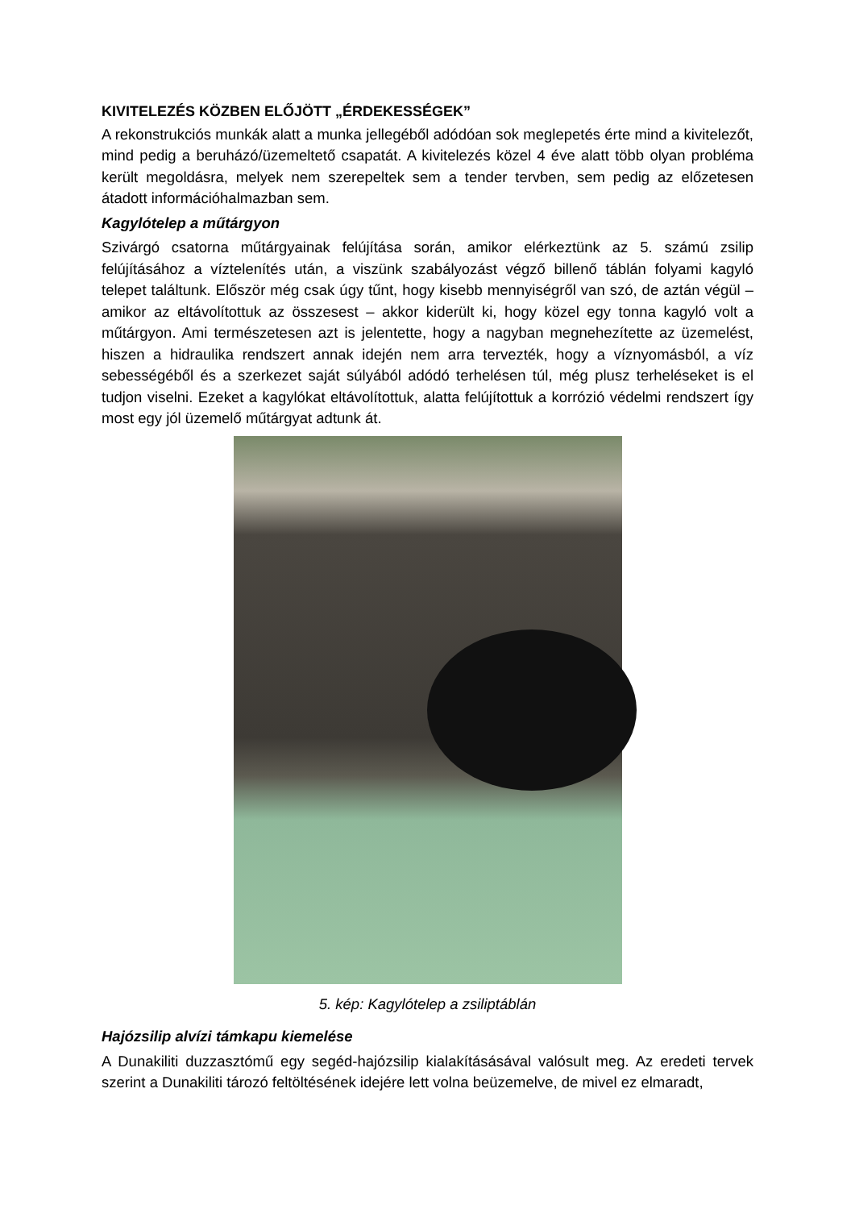KIVITELEZÉS KÖZBEN ELŐJÖTT „ÉRDEKESSÉGEK”
A rekonstrukciós munkák alatt a munka jellegéből adódóan sok meglepetés érte mind a kivitelezőt, mind pedig a beruházó/üzemeltető csapatát. A kivitelezés közel 4 éve alatt több olyan probléma került megoldásra, melyek nem szerepeltek sem a tender tervben, sem pedig az előzetesen átadott információhalmazban sem.
Kagylótelep a műtárgyon
Szivárgó csatorna műtárgyainak felújítása során, amikor elérkeztünk az 5. számú zsilip felújításához a víztelenítés után, a viszünk szabályozást végző billenő táblán folyami kagyló telepet találtunk. Először még csak úgy tűnt, hogy kisebb mennyiségről van szó, de aztán végül – amikor az eltávolítottuk az összesest – akkor kiderült ki, hogy közel egy tonna kagyló volt a műtárgyon. Ami természetesen azt is jelentette, hogy a nagyban megnehezítette az üzemelést, hiszen a hidraulika rendszert annak idején nem arra tervezték, hogy a víznyomásból, a víz sebességéből és a szerkezet saját súlyából adódó terhelésen túl, még plusz terheléseket is el tudjon viselni. Ezeket a kagylókat eltávolítottuk, alatta felújítottuk a korrózió védelmi rendszert így most egy jól üzemelő műtárgyat adtunk át.
5. kép: Kagylótelep a zsiliptáblán
Hajózsilip alvízi támkapu kiemelése
A Dunakiliti duzzasztómű egy segéd-hajózsilip kialakításásával valósult meg. Az eredeti tervek szerint a Dunakiliti tározó feltöltésének idejére lett volna beüzemelve, de mivel ez elmaradt,